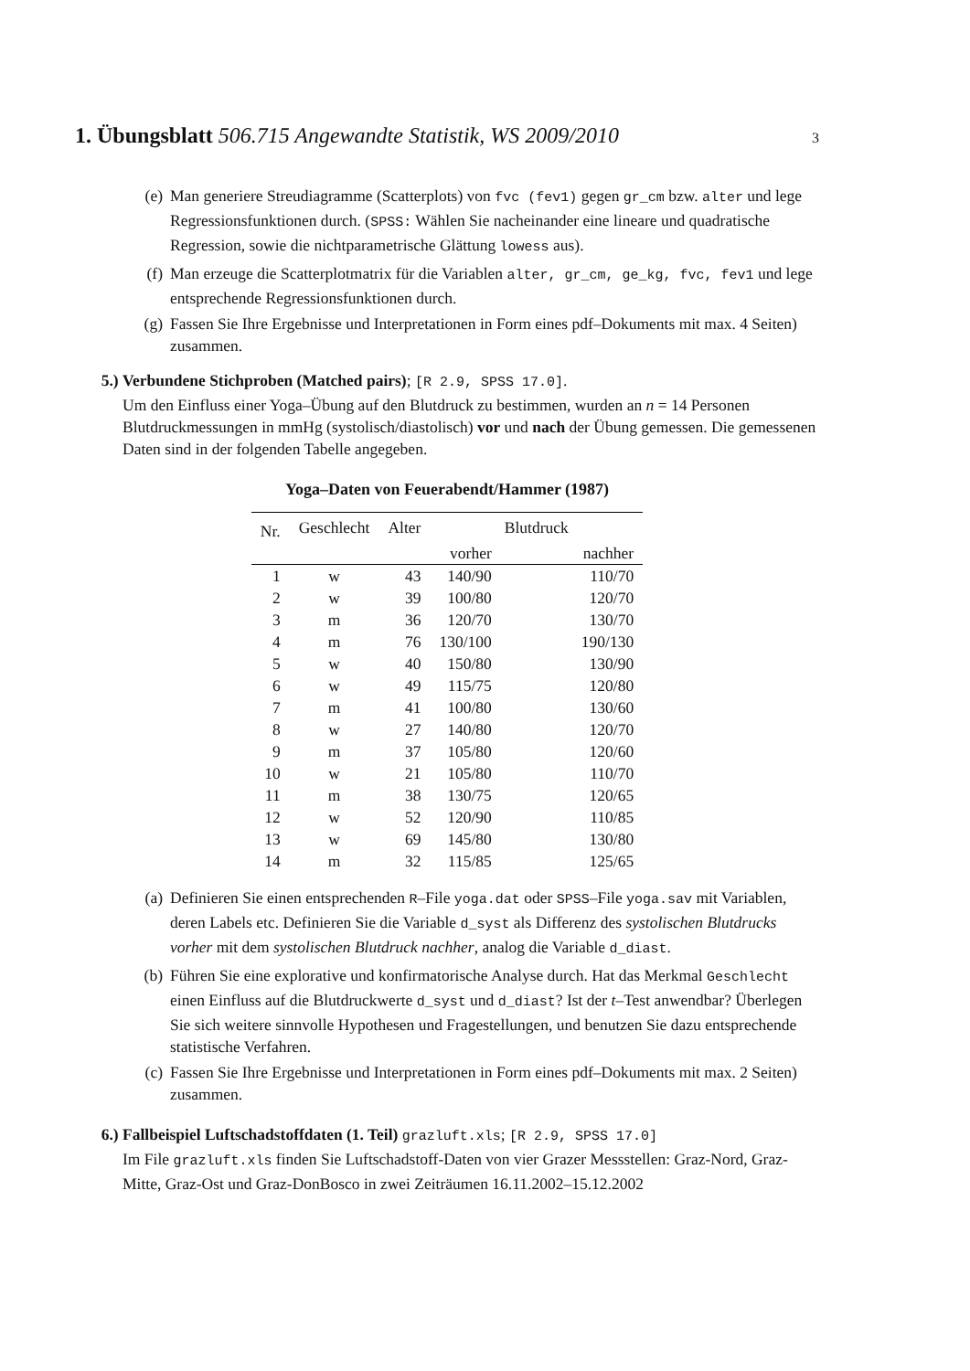1. Übungsblatt 506.715 Angewandte Statistik, WS 2009/2010
3
(e) Man generiere Streudiagramme (Scatterplots) von fvc (fev1) gegen gr_cm bzw. alter und lege Regressionsfunktionen durch. (SPSS: Wählen Sie nacheinander eine lineare und quadratische Regression, sowie die nichtparametrische Glättung lowess aus).
(f) Man erzeuge die Scatterplotmatrix für die Variablen alter, gr_cm, ge_kg, fvc, fev1 und lege entsprechende Regressionsfunktionen durch.
(g) Fassen Sie Ihre Ergebnisse und Interpretationen in Form eines pdf–Dokuments mit max. 4 Seiten) zusammen.
5.) Verbundene Stichproben (Matched pairs); [R 2.9, SPSS 17.0].
Um den Einfluss einer Yoga–Übung auf den Blutdruck zu bestimmen, wurden an n = 14 Personen Blutdruckmessungen in mmHg (systolisch/diastolisch) vor und nach der Übung gemessen. Die gemessenen Daten sind in der folgenden Tabelle angegeben.
Yoga–Daten von Feuerabendt/Hammer (1987)
| Nr. | Geschlecht | Alter | Blutdruck | |
| --- | --- | --- | --- | --- |
| | | | vorher | nachher |
| 1 | w | 43 | 140/90 | 110/70 |
| 2 | w | 39 | 100/80 | 120/70 |
| 3 | m | 36 | 120/70 | 130/70 |
| 4 | m | 76 | 130/100 | 190/130 |
| 5 | w | 40 | 150/80 | 130/90 |
| 6 | w | 49 | 115/75 | 120/80 |
| 7 | m | 41 | 100/80 | 130/60 |
| 8 | w | 27 | 140/80 | 120/70 |
| 9 | m | 37 | 105/80 | 120/60 |
| 10 | w | 21 | 105/80 | 110/70 |
| 11 | m | 38 | 130/75 | 120/65 |
| 12 | w | 52 | 120/90 | 110/85 |
| 13 | w | 69 | 145/80 | 130/80 |
| 14 | m | 32 | 115/85 | 125/65 |
(a) Definieren Sie einen entsprechenden R–File yoga.dat oder SPSS–File yoga.sav mit Variablen, deren Labels etc. Definieren Sie die Variable d_syst als Differenz des systolischen Blutdrucks vorher mit dem systolischen Blutdruck nachher, analog die Variable d_diast.
(b) Führen Sie eine explorative und konfirmatorische Analyse durch. Hat das Merkmal Geschlecht einen Einfluss auf die Blutdruckwerte d_syst und d_diast? Ist der t–Test anwendbar? Überlegen Sie sich weitere sinnvolle Hypothesen und Fragestellungen, und benutzen Sie dazu entsprechende statistische Verfahren.
(c) Fassen Sie Ihre Ergebnisse und Interpretationen in Form eines pdf–Dokuments mit max. 2 Seiten) zusammen.
6.) Fallbeispiel Luftschadstoffdaten (1. Teil) grazluft.xls; [R 2.9, SPSS 17.0]
Im File grazluft.xls finden Sie Luftschadstoff-Daten von vier Grazer Messstellen: Graz-Nord, Graz-Mitte, Graz-Ost und Graz-DonBosco in zwei Zeiträumen 16.11.2002–15.12.2002